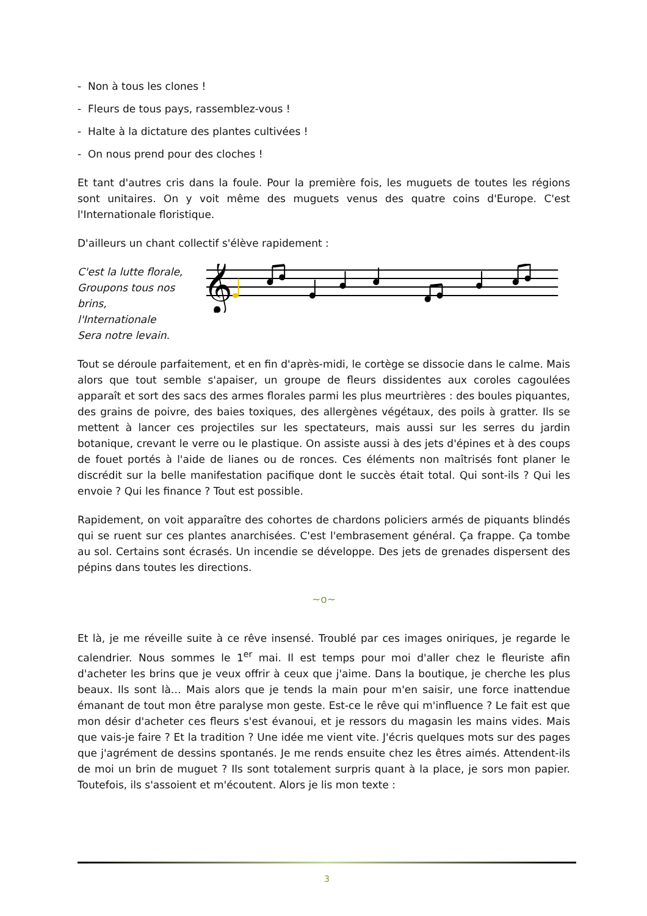- Non à tous les clones !
- Fleurs de tous pays, rassemblez-vous !
- Halte à la dictature des plantes cultivées !
- On nous prend pour des cloches !
Et tant d'autres cris dans la foule. Pour la première fois, les muguets de toutes les régions sont unitaires. On y voit même des muguets venus des quatre coins d'Europe. C'est l'Internationale floristique.
D'ailleurs un chant collectif s'élève rapidement :
C'est la lutte florale,
Groupons tous nos brins,
l'Internationale
Sera notre levain.
𝄞
Tout se déroule parfaitement, et en fin d'après-midi, le cortège se dissocie dans le calme. Mais alors que tout semble s'apaiser, un groupe de fleurs dissidentes aux coroles cagoulées apparaît et sort des sacs des armes florales parmi les plus meurtrières : des boules piquantes, des grains de poivre, des baies toxiques, des allergènes végétaux, des poils à gratter. Ils se mettent à lancer ces projectiles sur les spectateurs, mais aussi sur les serres du jardin botanique, crevant le verre ou le plastique. On assiste aussi à des jets d'épines et à des coups de fouet portés à l'aide de lianes ou de ronces. Ces éléments non maîtrisés font planer le discrédit sur la belle manifestation pacifique dont le succès était total. Qui sont-ils ? Qui les envoie ? Qui les finance ? Tout est possible.
Rapidement, on voit apparaître des cohortes de chardons policiers armés de piquants blindés qui se ruent sur ces plantes anarchisées. C'est l'embrasement général. Ça frappe. Ça tombe au sol. Certains sont écrasés. Un incendie se développe. Des jets de grenades dispersent des pépins dans toutes les directions.
~o~
Et là, je me réveille suite à ce rêve insensé. Troublé par ces images oniriques, je regarde le calendrier. Nous sommes le 1<sup>er</sup> mai. Il est temps pour moi d'aller chez le fleuriste afin d'acheter les brins que je veux offrir à ceux que j'aime. Dans la boutique, je cherche les plus beaux. Ils sont là… Mais alors que je tends la main pour m'en saisir, une force inattendue émanant de tout mon être paralyse mon geste. Est-ce le rêve qui m'influence ? Le fait est que mon désir d'acheter ces fleurs s'est évanoui, et je ressors du magasin les mains vides. Mais que vais-je faire ? Et la tradition ? Une idée me vient vite. J'écris quelques mots sur des pages que j'agrément de dessins spontanés. Je me rends ensuite chez les êtres aimés. Attendent-ils de moi un brin de muguet ? Ils sont totalement surpris quant à la place, je sors mon papier. Toutefois, ils s'assoient et m'écoutent. Alors je lis mon texte :
3